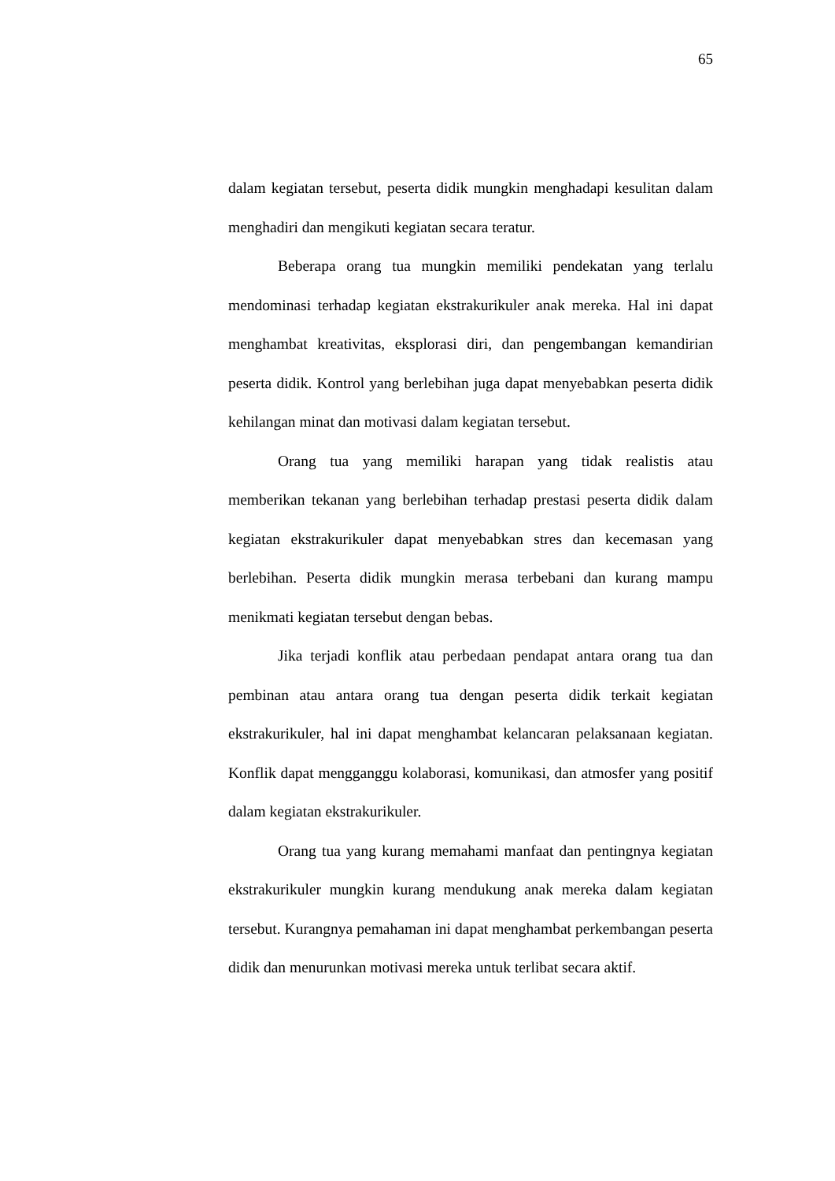65
dalam kegiatan tersebut, peserta didik mungkin menghadapi kesulitan dalam menghadiri dan mengikuti kegiatan secara teratur.
Beberapa orang tua mungkin memiliki pendekatan yang terlalu mendominasi terhadap kegiatan ekstrakurikuler anak mereka. Hal ini dapat menghambat kreativitas, eksplorasi diri, dan pengembangan kemandirian peserta didik. Kontrol yang berlebihan juga dapat menyebabkan peserta didik kehilangan minat dan motivasi dalam kegiatan tersebut.
Orang tua yang memiliki harapan yang tidak realistis atau memberikan tekanan yang berlebihan terhadap prestasi peserta didik dalam kegiatan ekstrakurikuler dapat menyebabkan stres dan kecemasan yang berlebihan. Peserta didik mungkin merasa terbebani dan kurang mampu menikmati kegiatan tersebut dengan bebas.
Jika terjadi konflik atau perbedaan pendapat antara orang tua dan pembinan atau antara orang tua dengan peserta didik terkait kegiatan ekstrakurikuler, hal ini dapat menghambat kelancaran pelaksanaan kegiatan. Konflik dapat mengganggu kolaborasi, komunikasi, dan atmosfer yang positif dalam kegiatan ekstrakurikuler.
Orang tua yang kurang memahami manfaat dan pentingnya kegiatan ekstrakurikuler mungkin kurang mendukung anak mereka dalam kegiatan tersebut. Kurangnya pemahaman ini dapat menghambat perkembangan peserta didik dan menurunkan motivasi mereka untuk terlibat secara aktif.